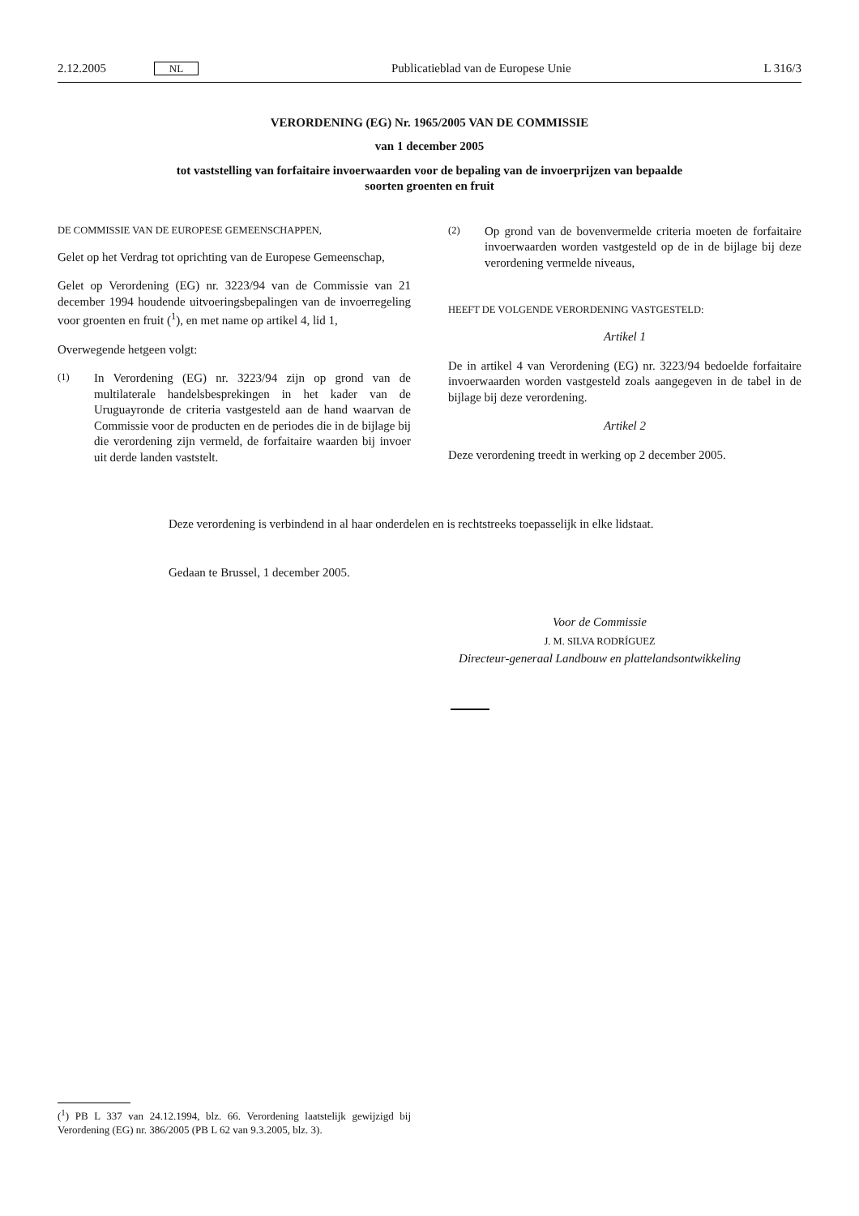2.12.2005 NL Publicatieblad van de Europese Unie L 316/3
VERORDENING (EG) Nr. 1965/2005 VAN DE COMMISSIE
van 1 december 2005
tot vaststelling van forfaitaire invoerwaarden voor de bepaling van de invoerprijzen van bepaalde
soorten groenten en fruit
DE COMMISSIE VAN DE EUROPESE GEMEENSCHAPPEN,
Gelet op het Verdrag tot oprichting van de Europese Gemeenschap,
Gelet op Verordening (EG) nr. 3223/94 van de Commissie van 21 december 1994 houdende uitvoeringsbepalingen van de invoerregeling voor groenten en fruit (<sup>1</sup>), en met name op artikel 4, lid 1,
Overwegende hetgeen volgt:
(1) In Verordening (EG) nr. 3223/94 zijn op grond van de multilaterale handelsbesprekingen in het kader van de Uruguayronde de criteria vastgesteld aan de hand waarvan de Commissie voor de producten en de periodes die in de bijlage bij die verordening zijn vermeld, de forfaitaire waarden bij invoer uit derde landen vaststelt.
(2) Op grond van de bovenvermelde criteria moeten de forfaitaire invoerwaarden worden vastgesteld op de in de bijlage bij deze verordening vermelde niveaus,
HEEFT DE VOLGENDE VERORDENING VASTGESTELD:
Artikel 1
De in artikel 4 van Verordening (EG) nr. 3223/94 bedoelde forfaitaire invoerwaarden worden vastgesteld zoals aangegeven in de tabel in de bijlage bij deze verordening.
Artikel 2
Deze verordening treedt in werking op 2 december 2005.
Deze verordening is verbindend in al haar onderdelen en is rechtstreeks toepasselijk in elke lidstaat.
Gedaan te Brussel, 1 december 2005.
Voor de Commissie
J. M. SILVA RODRÍGUEZ
Directeur-generaal Landbouw en plattelandsontwikkeling
(<sup>1</sup>) PB L 337 van 24.12.1994, blz. 66. Verordening laatstelijk gewijzigd bij Verordening (EG) nr. 386/2005 (PB L 62 van 9.3.2005, blz. 3).